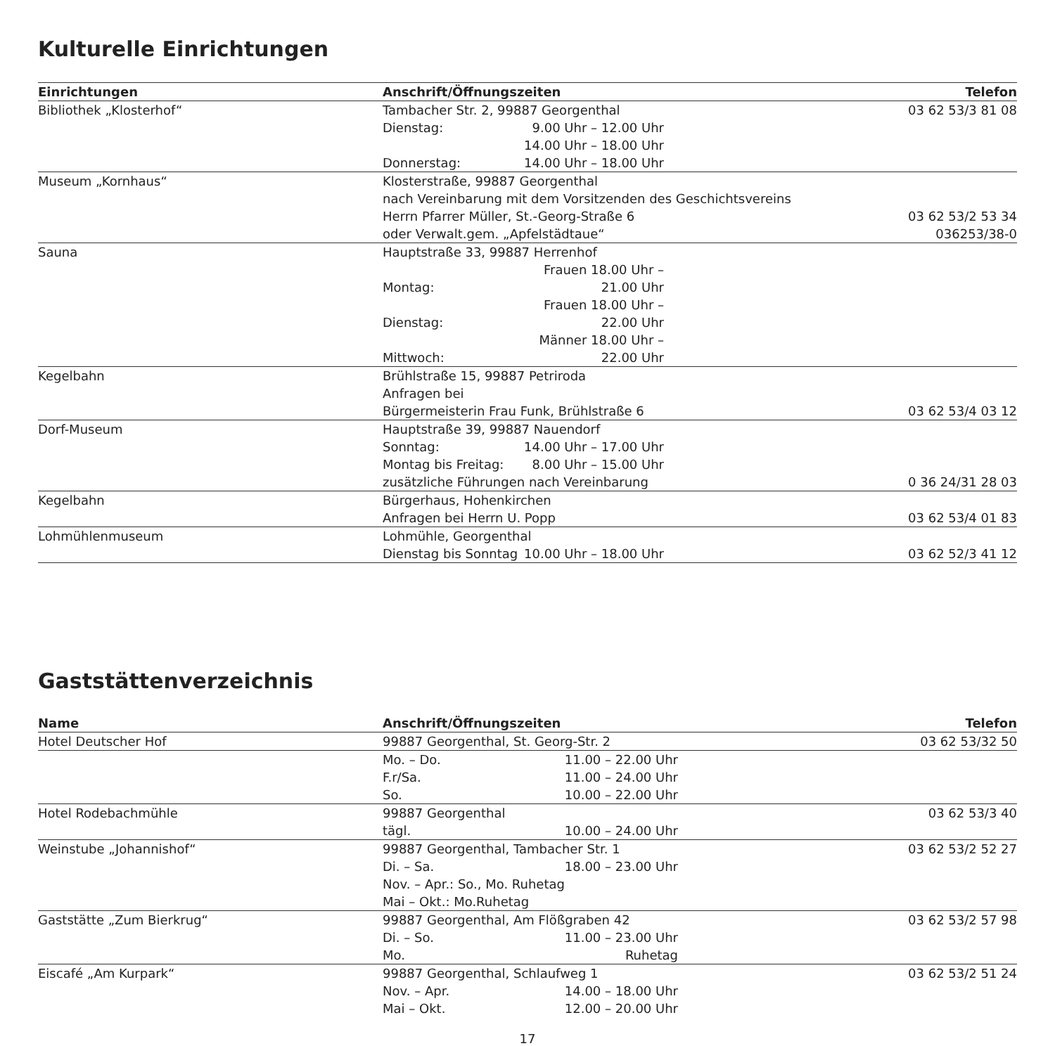Kulturelle Einrichtungen
| Einrichtungen | Anschrift/Öffnungszeiten | Telefon |
| --- | --- | --- |
| Bibliothek „Klosterhof“ | Tambacher Str. 2, 99887 Georgenthal Dienstag: 9.00 Uhr – 12.00 Uhr 14.00 Uhr – 18.00 Uhr Donnerstag: 14.00 Uhr – 18.00 Uhr | 03 62 53/3 81 08 |
| Museum „Kornhaus“ | Klosterstraße, 99887 Georgenthal nach Vereinbarung mit dem Vorsitzenden des Geschichtsvereins Herrn Pfarrer Müller, St.-Georg-Straße 6 oder Verwalt.gem. „Apfelstädtaue“ | 03 62 53/2 53 34 036253/38-0 |
| Sauna | Hauptstraße 33, 99887 Herrenhof Montag: Frauen 18.00 Uhr – 21.00 Uhr Dienstag: Frauen 18.00 Uhr – 22.00 Uhr Mittwoch: Männer 18.00 Uhr – 22.00 Uhr | |
| Kegelbahn | Brühlstraße 15, 99887 Petriroda Anfragen bei Bürgermeisterin Frau Funk, Brühlstraße 6 | 03 62 53/4 03 12 |
| Dorf-Museum | Hauptstraße 39, 99887 Nauendorf Sonntag: 14.00 Uhr – 17.00 Uhr Montag bis Freitag: 8.00 Uhr – 15.00 Uhr zusätzliche Führungen nach Vereinbarung | 0 36 24/31 28 03 |
| Kegelbahn | Bürgerhaus, Hohenkirchen Anfragen bei Herrn U. Popp | 03 62 53/4 01 83 |
| Lohmühlenmuseum | Lohmühle, Georgenthal Dienstag bis Sonntag 10.00 Uhr – 18.00 Uhr | 03 62 52/3 41 12 |
Gaststättenverzeichnis
| Name | Anschrift/Öffnungszeiten | Telefon |
| --- | --- | --- |
| Hotel Deutscher Hof | 99887 Georgenthal, St. Georg-Str. 2 | 03 62 53/32 50 |
| | Mo. – Do. 11.00 – 22.00 Uhr F.r/Sa. 11.00 – 24.00 Uhr So. 10.00 – 22.00 Uhr | |
| Hotel Rodebachmühle | 99887 Georgenthal tägl. 10.00 – 24.00 Uhr | 03 62 53/3 40 |
| Weinstube „Johannishof“ | 99887 Georgenthal, Tambacher Str. 1 Di. – Sa. 18.00 – 23.00 Uhr Nov. – Apr.: So., Mo. Ruhetag Mai – Okt.: Mo.Ruhetag | 03 62 53/2 52 27 |
| Gaststätte „Zum Bierkrug“ | 99887 Georgenthal, Am Flößgraben 42 Di. – So. 11.00 – 23.00 Uhr Mo. Ruhetag | 03 62 53/2 57 98 |
| Eiscafé „Am Kurpark“ | 99887 Georgenthal, Schlaufweg 1 Nov. – Apr. 14.00 – 18.00 Uhr Mai – Okt. 12.00 – 20.00 Uhr | 03 62 53/2 51 24 |
17